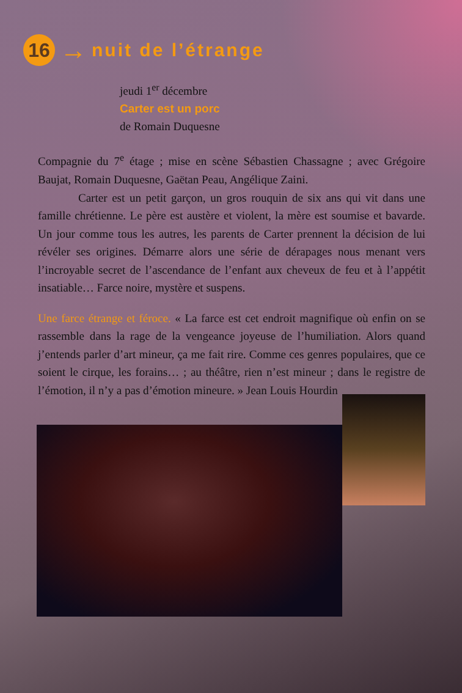16
→
nuit de l’étrange
jeudi 1<sup>er</sup> décembre
Carter est un porc
de Romain Duquesne
Compagnie du 7<sup>e</sup> étage ; mise en scène Sébastien Chassagne ; avec Grégoire Baujat, Romain Duquesne, Gaëtan Peau, Angélique Zaini.
Carter est un petit garçon, un gros rouquin de six ans qui vit dans une famille chrétienne. Le père est austère et violent, la mère est soumise et bavarde. Un jour comme tous les autres, les parents de Carter prennent la décision de lui révéler ses origines. Démarre alors une série de dérapages nous menant vers l’incroyable secret de l’ascendance de l’enfant aux cheveux de feu et à l’appétit insatiable… Farce noire, mystère et suspens.
Une farce étrange et féroce. « La farce est cet endroit magnifique où enfin on se rassemble dans la rage de la vengeance joyeuse de l’humiliation. Alors quand j’entends parler d’art mineur, ça me fait rire. Comme ces genres populaires, que ce soient le cirque, les forains… ; au théâtre, rien n’est mineur ; dans le registre de l’émotion, il n’y a pas d’émotion mineure. » Jean Louis Hourdin